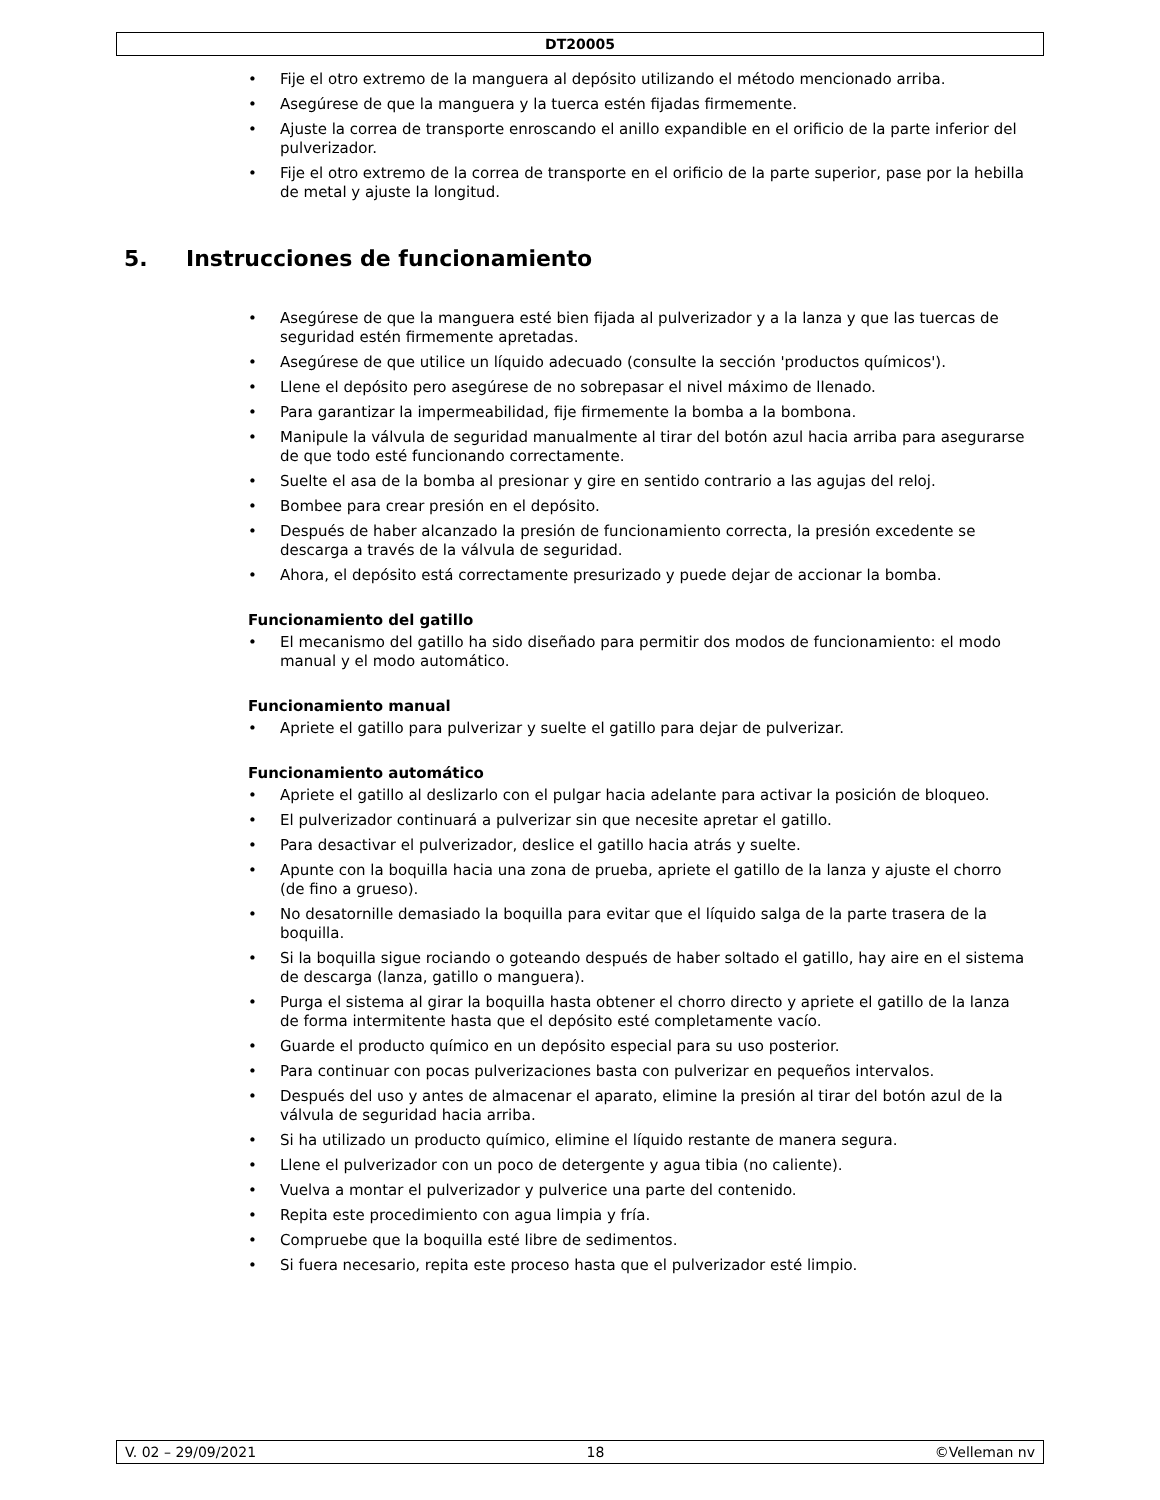DT20005
• Fije el otro extremo de la manguera al depósito utilizando el método mencionado arriba.
• Asegúrese de que la manguera y la tuerca estén fijadas firmemente.
• Ajuste la correa de transporte enroscando el anillo expandible en el orificio de la parte inferior del pulverizador.
• Fije el otro extremo de la correa de transporte en el orificio de la parte superior, pase por la hebilla de metal y ajuste la longitud.
5. Instrucciones de funcionamiento
• Asegúrese de que la manguera esté bien fijada al pulverizador y a la lanza y que las tuercas de seguridad estén firmemente apretadas.
• Asegúrese de que utilice un líquido adecuado (consulte la sección 'productos químicos').
• Llene el depósito pero asegúrese de no sobrepasar el nivel máximo de llenado.
• Para garantizar la impermeabilidad, fije firmemente la bomba a la bombona.
• Manipule la válvula de seguridad manualmente al tirar del botón azul hacia arriba para asegurarse de que todo esté funcionando correctamente.
• Suelte el asa de la bomba al presionar y gire en sentido contrario a las agujas del reloj.
• Bombee para crear presión en el depósito.
• Después de haber alcanzado la presión de funcionamiento correcta, la presión excedente se descarga a través de la válvula de seguridad.
• Ahora, el depósito está correctamente presurizado y puede dejar de accionar la bomba.
Funcionamiento del gatillo
• El mecanismo del gatillo ha sido diseñado para permitir dos modos de funcionamiento: el modo manual y el modo automático.
Funcionamiento manual
• Apriete el gatillo para pulverizar y suelte el gatillo para dejar de pulverizar.
Funcionamiento automático
• Apriete el gatillo al deslizarlo con el pulgar hacia adelante para activar la posición de bloqueo.
• El pulverizador continuará a pulverizar sin que necesite apretar el gatillo.
• Para desactivar el pulverizador, deslice el gatillo hacia atrás y suelte.
• Apunte con la boquilla hacia una zona de prueba, apriete el gatillo de la lanza y ajuste el chorro (de fino a grueso).
• No desatornille demasiado la boquilla para evitar que el líquido salga de la parte trasera de la boquilla.
• Si la boquilla sigue rociando o goteando después de haber soltado el gatillo, hay aire en el sistema de descarga (lanza, gatillo o manguera).
• Purga el sistema al girar la boquilla hasta obtener el chorro directo y apriete el gatillo de la lanza de forma intermitente hasta que el depósito esté completamente vacío.
• Guarde el producto químico en un depósito especial para su uso posterior.
• Para continuar con pocas pulverizaciones basta con pulverizar en pequeños intervalos.
• Después del uso y antes de almacenar el aparato, elimine la presión al tirar del botón azul de la válvula de seguridad hacia arriba.
• Si ha utilizado un producto químico, elimine el líquido restante de manera segura.
• Llene el pulverizador con un poco de detergente y agua tibia (no caliente).
• Vuelva a montar el pulverizador y pulverice una parte del contenido.
• Repita este procedimiento con agua limpia y fría.
• Compruebe que la boquilla esté libre de sedimentos.
• Si fuera necesario, repita este proceso hasta que el pulverizador esté limpio.
V. 02 – 29/09/2021 18 ©Velleman nv